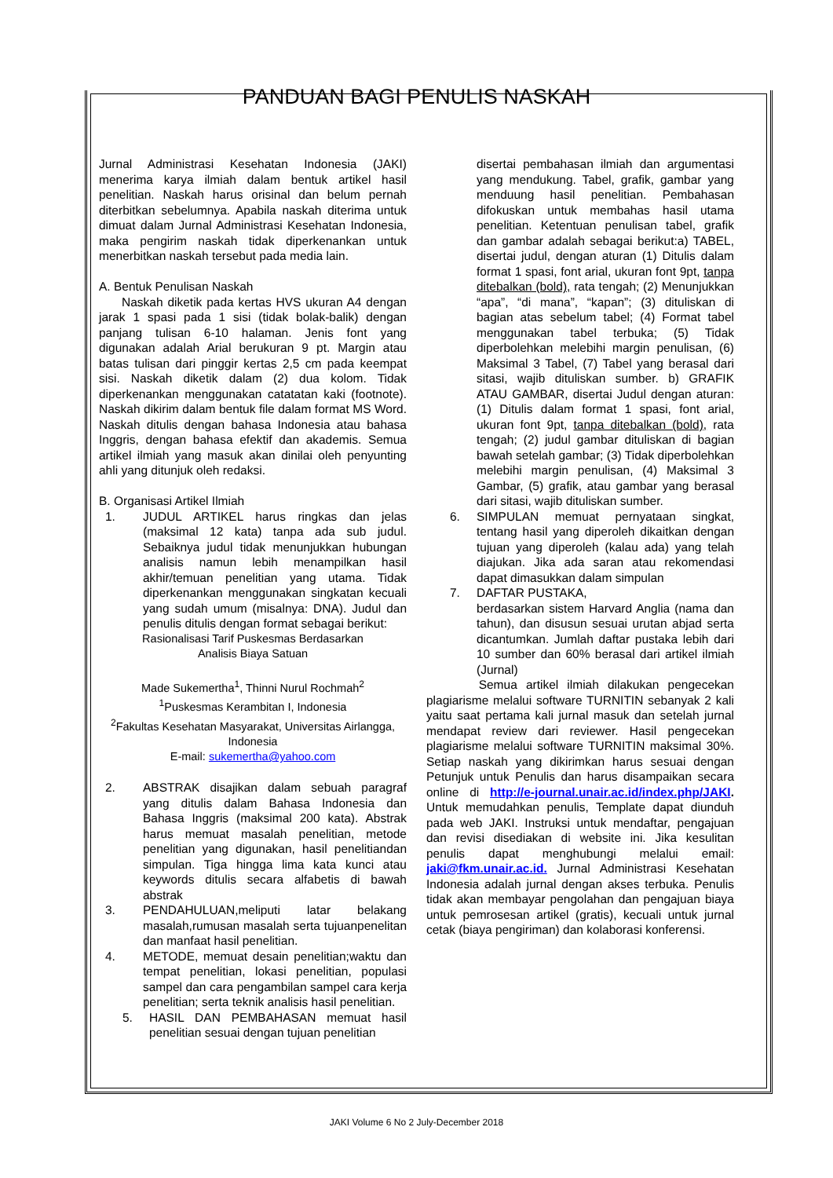PANDUAN BAGI PENULIS NASKAH
Jurnal Administrasi Kesehatan Indonesia (JAKI) menerima karya ilmiah dalam bentuk artikel hasil penelitian. Naskah harus orisinal dan belum pernah diterbitkan sebelumnya. Apabila naskah diterima untuk dimuat dalam Jurnal Administrasi Kesehatan Indonesia, maka pengirim naskah tidak diperkenankan untuk menerbitkan naskah tersebut pada media lain.
A. Bentuk Penulisan Naskah
Naskah diketik pada kertas HVS ukuran A4 dengan jarak 1 spasi pada 1 sisi (tidak bolak-balik) dengan panjang tulisan 6-10 halaman. Jenis font yang digunakan adalah Arial berukuran 9 pt. Margin atau batas tulisan dari pinggir kertas 2,5 cm pada keempat sisi. Naskah diketik dalam (2) dua kolom. Tidak diperkenankan menggunakan catatatan kaki (footnote). Naskah dikirim dalam bentuk file dalam format MS Word. Naskah ditulis dengan bahasa Indonesia atau bahasa Inggris, dengan bahasa efektif dan akademis. Semua artikel ilmiah yang masuk akan dinilai oleh penyunting ahli yang ditunjuk oleh redaksi.
B. Organisasi Artikel Ilmiah
1. JUDUL ARTIKEL harus ringkas dan jelas (maksimal 12 kata) tanpa ada sub judul. Sebaiknya judul tidak menunjukkan hubungan analisis namun lebih menampilkan hasil akhir/temuan penelitian yang utama. Tidak diperkenankan menggunakan singkatan kecuali yang sudah umum (misalnya: DNA). Judul dan penulis ditulis dengan format sebagai berikut:
Rasionalisasi Tarif Puskesmas Berdasarkan
Analisis Biaya Satuan
Made Sukemertha<sup>1</sup>, Thinni Nurul Rochmah<sup>2</sup>
<sup>1</sup> Puskesmas Kerambitan I, Indonesia
<sup>2</sup> Fakultas Kesehatan Masyarakat, Universitas Airlangga, Indonesia
E-mail: sukemertha@yahoo.com
2. ABSTRAK disajikan dalam sebuah paragraf yang ditulis dalam Bahasa Indonesia dan Bahasa Inggris (maksimal 200 kata). Abstrak harus memuat masalah penelitian, metode penelitian yang digunakan, hasil penelitiandan simpulan. Tiga hingga lima kata kunci atau keywords ditulis secara alfabetis di bawah abstrak
3. PENDAHULUAN,meliputi latar belakang masalah,rumusan masalah serta tujuanpenelitan dan manfaat hasil penelitian.
4. METODE, memuat desain penelitian;waktu dan tempat penelitian, lokasi penelitian, populasi sampel dan cara pengambilan sampel cara kerja penelitian; serta teknik analisis hasil penelitian.
5. HASIL DAN PEMBAHASAN memuat hasil penelitian sesuai dengan tujuan penelitian
disertai pembahasan ilmiah dan argumentasi yang mendukung. Tabel, grafik, gambar yang menduung hasil penelitian. Pembahasan difokuskan untuk membahas hasil utama penelitian. Ketentuan penulisan tabel, grafik dan gambar adalah sebagai berikut:a) TABEL, disertai judul, dengan aturan (1) Ditulis dalam format 1 spasi, font arial, ukuran font 9pt, tanpa ditebalkan (bold), rata tengah; (2) Menunjukkan “apa”, “di mana”, “kapan”; (3) dituliskan di bagian atas sebelum tabel; (4) Format tabel menggunakan tabel terbuka; (5) Tidak diperbolehkan melebihi margin penulisan, (6) Maksimal 3 Tabel, (7) Tabel yang berasal dari sitasi, wajib dituliskan sumber. b) GRAFIK ATAU GAMBAR, disertai Judul dengan aturan: (1) Ditulis dalam format 1 spasi, font arial, ukuran font 9pt, tanpa ditebalkan (bold), rata tengah; (2) judul gambar dituliskan di bagian bawah setelah gambar; (3) Tidak diperbolehkan melebihi margin penulisan, (4) Maksimal 3 Gambar, (5) grafik, atau gambar yang berasal dari sitasi, wajib dituliskan sumber.
6. SIMPULAN memuat pernyataan singkat, tentang hasil yang diperoleh dikaitkan dengan tujuan yang diperoleh (kalau ada) yang telah diajukan. Jika ada saran atau rekomendasi dapat dimasukkan dalam simpulan
7. DAFTAR PUSTAKA,
berdasarkan sistem Harvard Anglia (nama dan tahun), dan disusun sesuai urutan abjad serta dicantumkan. Jumlah daftar pustaka lebih dari 10 sumber dan 60% berasal dari artikel ilmiah (Jurnal)
Semua artikel ilmiah dilakukan pengecekan plagiarisme melalui software TURNITIN sebanyak 2 kali yaitu saat pertama kali jurnal masuk dan setelah jurnal mendapat review dari reviewer. Hasil pengecekan plagiarisme melalui software TURNITIN maksimal 30%. Setiap naskah yang dikirimkan harus sesuai dengan Petunjuk untuk Penulis dan harus disampaikan secara online di http://e-journal.unair.ac.id/index.php/JAKI. Untuk memudahkan penulis, Template dapat diunduh pada web JAKI. Instruksi untuk mendaftar, pengajuan dan revisi disediakan di website ini. Jika kesulitan penulis dapat menghubungi melalui email: jaki@fkm.unair.ac.id. Jurnal Administrasi Kesehatan Indonesia adalah jurnal dengan akses terbuka. Penulis tidak akan membayar pengolahan dan pengajuan biaya untuk pemrosesan artikel (gratis), kecuali untuk jurnal cetak (biaya pengiriman) dan kolaborasi konferensi.
JAKI Volume 6 No 2 July-December 2018